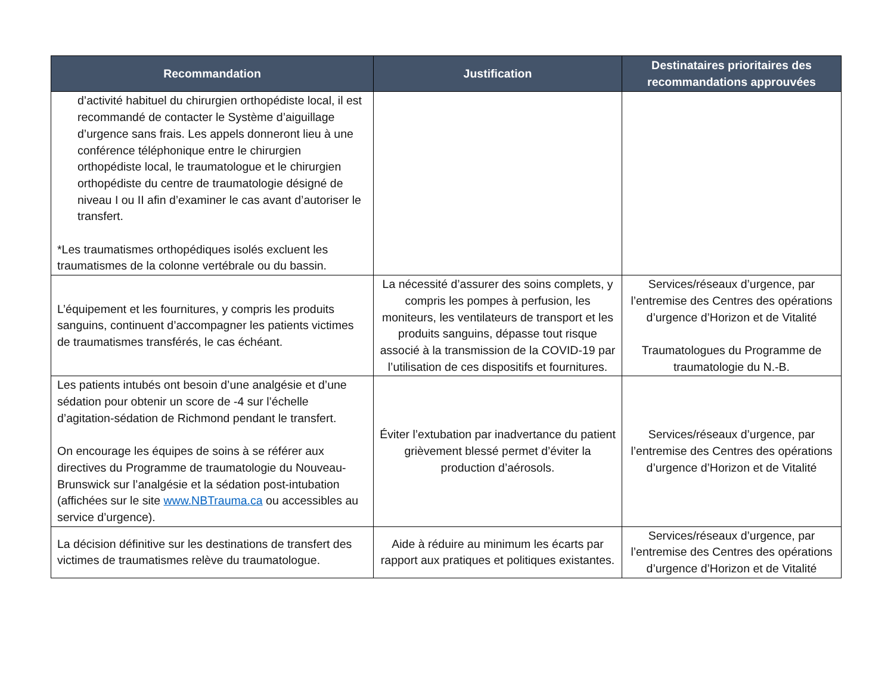| Recommandation | Justification | Destinataires prioritaires des recommandations approuvées |
| --- | --- | --- |
| d’activité habituel du chirurgien orthopédiste local, il est recommandé de contacter le Système d’aiguillage d’urgence sans frais. Les appels donneront lieu à une conférence téléphonique entre le chirurgien orthopédiste local, le traumatologue et le chirurgien orthopédiste du centre de traumatologie désigné de niveau I ou II afin d’examiner le cas avant d’autoriser le transfert. *Les traumatismes orthopédiques isolés excluent les traumatismes de la colonne vertébrale ou du bassin. | | |
| L’équipement et les fournitures, y compris les produits sanguins, continuent d’accompagner les patients victimes de traumatismes transférés, le cas échéant. | La nécessité d’assurer des soins complets, y compris les pompes à perfusion, les moniteurs, les ventilateurs de transport et les produits sanguins, dépasse tout risque associé à la transmission de la COVID-19 par l’utilisation de ces dispositifs et fournitures. | Services/réseaux d’urgence, par l’entremise des Centres des opérations d’urgence d’Horizon et de Vitalité Traumatologues du Programme de traumatologie du N.-B. |
| Les patients intubés ont besoin d’une analgésie et d’une sédation pour obtenir un score de -4 sur l’échelle d’agitation-sédation de Richmond pendant le transfert. On encourage les équipes de soins à se référer aux directives du Programme de traumatologie du Nouveau-Brunswick sur l’analgésie et la sédation post-intubation (affichées sur le site www.NBTrauma.ca ou accessibles au service d’urgence). | Éviter l’extubation par inadvertance du patient grièvement blessé permet d’éviter la production d’aérosols. | Services/réseaux d’urgence, par l’entremise des Centres des opérations d’urgence d’Horizon et de Vitalité |
| La décision définitive sur les destinations de transfert des victimes de traumatismes relève du traumatologue. | Aide à réduire au minimum les écarts par rapport aux pratiques et politiques existantes. | Services/réseaux d’urgence, par l’entremise des Centres des opérations d’urgence d’Horizon et de Vitalité |